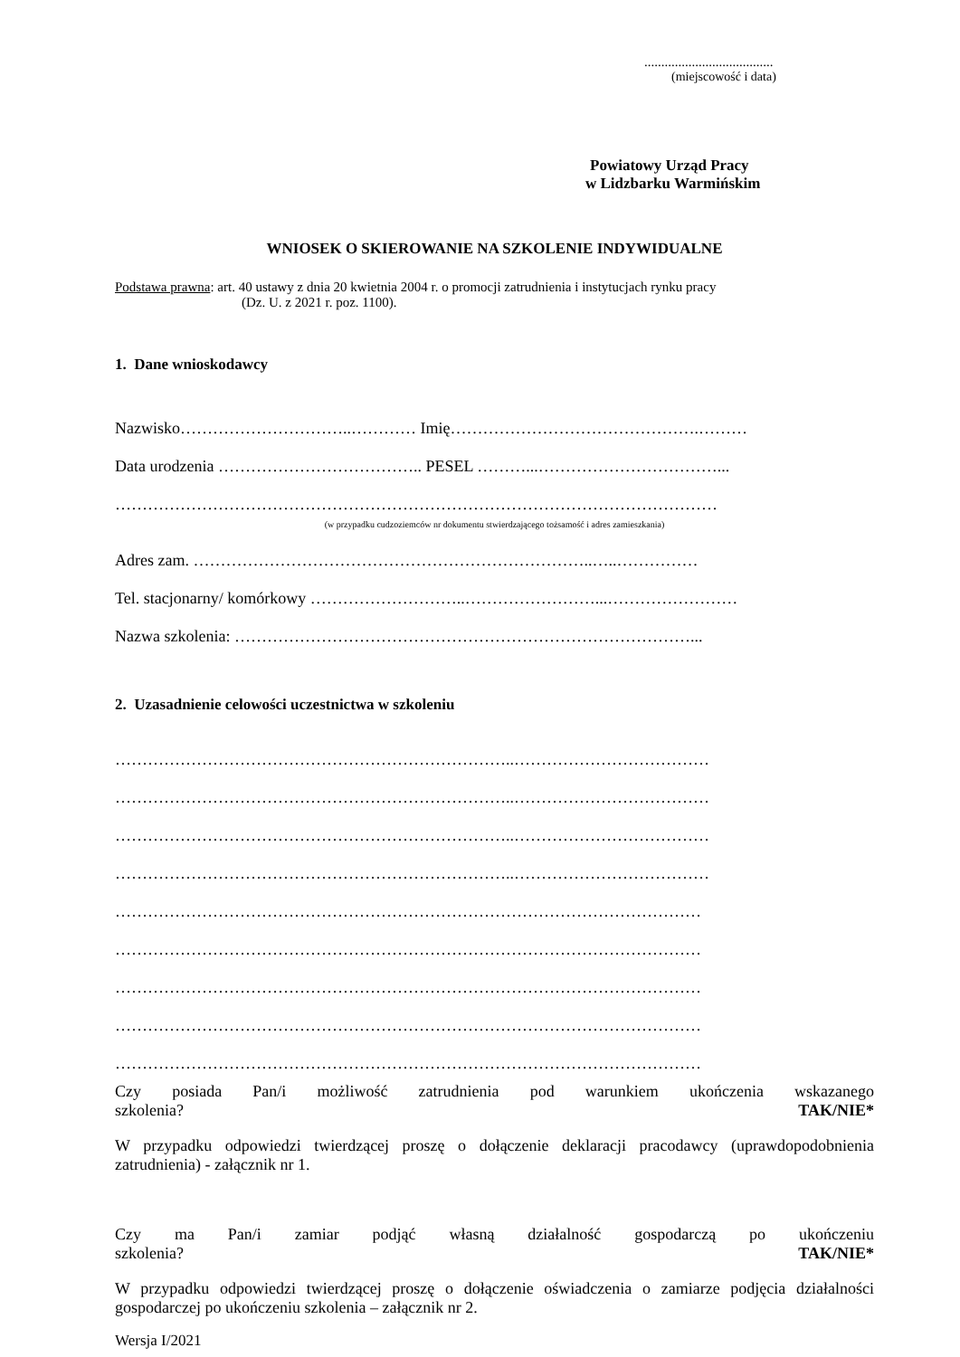......................................
(miejscowość i data)
Powiatowy Urząd Pracy
w Lidzbarku Warmińskim
WNIOSEK O SKIEROWANIE NA SZKOLENIE INDYWIDUALNE
Podstawa prawna: art. 40 ustawy z dnia 20 kwietnia 2004 r. o promocji zatrudnienia i instytucjach rynku pracy
(Dz. U. z 2021 r. poz. 1100).
1. Dane wnioskodawcy
Nazwisko…………………………..………… Imię……………………………………….………
Data urodzenia ……………………………….. PESEL ………...……………………………...
…………………………………………………………………………………………………
(w przypadku cudzoziemców nr dokumentu stwierdzającego tożsamość i adres zamieszkania)
Adres zam. ………………………………………………………………..…..……………
Tel. stacjonarny/ komórkowy ………………………..……………………...……………………
Nazwa szkolenia: …………………………………………………………………………...
2. Uzasadnienie celowości uczestnictwa w szkoleniu
………………………………………………………………..………………………………
………………………………………………………………..………………………………
………………………………………………………………..………………………………
………………………………………………………………..………………………………
………………………………………………………………………………………………
………………………………………………………………………………………………
………………………………………………………………………………………………
………………………………………………………………………………………………
………………………………………………………………………………………………
Czy posiada Pan/i możliwość zatrudnienia pod warunkiem ukończenia wskazanego
szkolenia? TAK/NIE*
W przypadku odpowiedzi twierdzącej proszę o dołączenie deklaracji pracodawcy (uprawdopodobnienia zatrudnienia) - załącznik nr 1.
Czy ma Pan/i zamiar podjąć własną działalność gospodarczą po ukończeniu
szkolenia? TAK/NIE*
W przypadku odpowiedzi twierdzącej proszę o dołączenie oświadczenia o zamiarze podjęcia działalności gospodarczej po ukończeniu szkolenia – załącznik nr 2.
Wersja I/2021